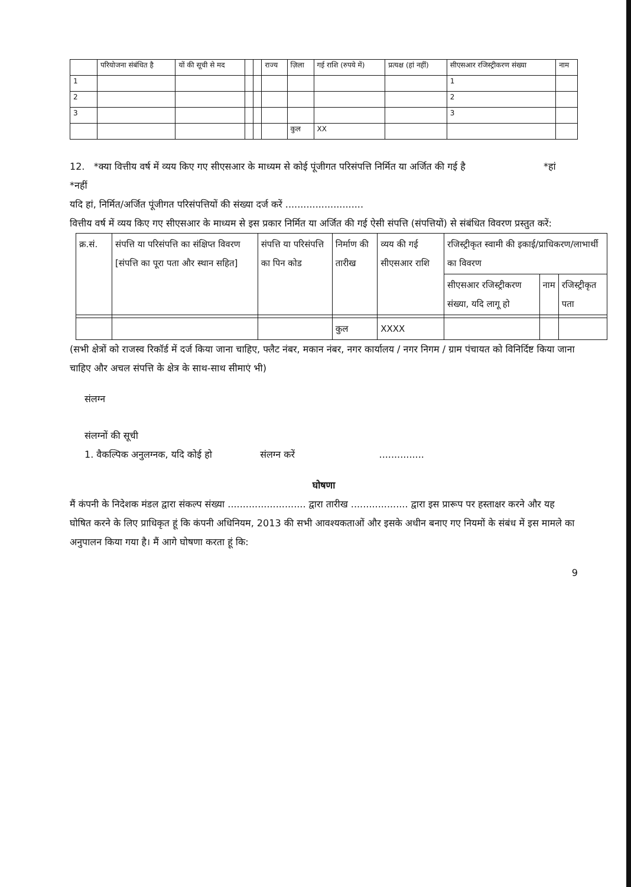| | परियोजना संबंधित है | यों की सूची से मद | | | राज्य | ज़िला | गई राशि (रुपये में) | प्रत्यक्ष (हां नहीं) | सीएसआर रजिस्ट्रीकरण संख्या | नाम |
| 1 | | | | | | | | | 1 | |
| 2 | | | | | | | | | 2 | |
| 3 | | | | | | | | | 3 | |
| | | | | | | कुल | XX | | | |
12. *क्या वित्तीय वर्ष में व्यय किए गए सीएसआर के माध्यम से कोई पूंजीगत परिसंपत्ति निर्मित या अर्जित की गई है *हां *नहीं
यदि हां, निर्मित/अर्जित पूंजीगत परिसंपत्तियों की संख्या दर्ज करें ..........................
वित्तीय वर्ष में व्यय किए गए सीएसआर के माध्यम से इस प्रकार निर्मित या अर्जित की गई ऐसी संपत्ति (संपत्तियों) से संबंधित विवरण प्रस्तुत करें:
| क्र.सं. | संपत्ति या परिसंपत्ति का संक्षिप्त विवरण [संपत्ति का पूरा पता और स्थान सहित] | संपत्ति या परिसंपत्ति का पिन कोड | निर्माण की तारीख | व्यय की गई सीएसआर राशि | रजिस्ट्रीकृत स्वामी की इकाई/प्राधिकरण/लाभार्थी का विवरण | | |
| | | | | | सीएसआर रजिस्ट्रीकरण संख्या, यदि लागू हो | नाम | रजिस्ट्रीकृत पता |
| | | | कुल | XXXX | | | |
(सभी क्षेत्रों को राजस्व रिकॉर्ड में दर्ज किया जाना चाहिए, फ्लैट नंबर, मकान नंबर, नगर कार्यालय / नगर निगम / ग्राम पंचायत को विनिर्दिष्ट किया जाना चाहिए और अचल संपत्ति के क्षेत्र के साथ-साथ सीमाएं भी)
संलग्न
संलग्नों की सूची
1. वैकल्पिक अनुलग्नक, यदि कोई हो संलग्न करें ...............
घोषणा
मैं कंपनी के निदेशक मंडल द्वारा संकल्प संख्या .......................... द्वारा तारीख ................... द्वारा इस प्रारूप पर हस्ताक्षर करने और यह घोषित करने के लिए प्राधिकृत हूं कि कंपनी अधिनियम, 2013 की सभी आवश्यकताओं और इसके अधीन बनाए गए नियमों के संबंध में इस मामले का अनुपालन किया गया है। मैं आगे घोषणा करता हूं कि:
9